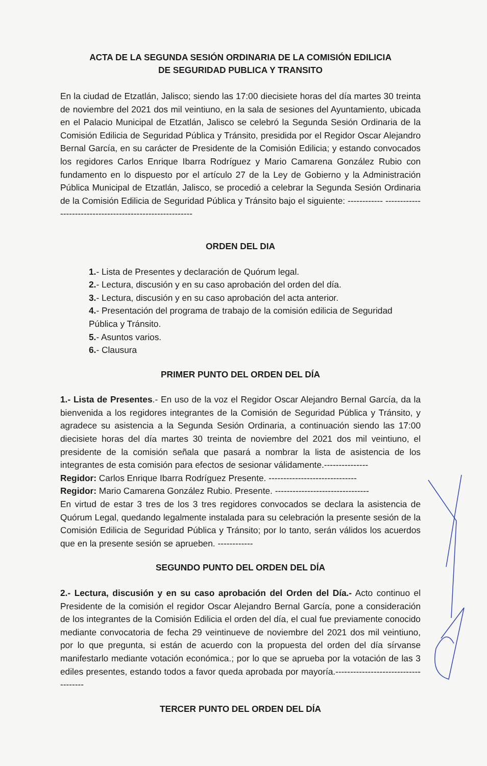ACTA DE LA SEGUNDA SESIÓN ORDINARIA DE LA COMISIÓN EDILICIA
DE SEGURIDAD PUBLICA Y TRANSITO
En la ciudad de Etzatlán, Jalisco; siendo las 17:00 diecisiete horas del día martes 30 treinta de noviembre del 2021 dos mil veintiuno, en la sala de sesiones del Ayuntamiento, ubicada en el Palacio Municipal de Etzatlán, Jalisco se celebró la Segunda Sesión Ordinaria de la Comisión Edilicia de Seguridad Pública y Tránsito, presidida por el Regidor Oscar Alejandro Bernal García, en su carácter de Presidente de la Comisión Edilicia; y estando convocados los regidores Carlos Enrique Ibarra Rodríguez y Mario Camarena González Rubio con fundamento en lo dispuesto por el artículo 27 de la Ley de Gobierno y la Administración Pública Municipal de Etzatlán, Jalisco, se procedió a celebrar la Segunda Sesión Ordinaria de la Comisión Edilicia de Seguridad Pública y Tránsito bajo el siguiente: ------------ ---------------------------------------------------------
ORDEN DEL DIA
1.- Lista de Presentes y declaración de Quórum legal.
2.- Lectura, discusión y en su caso aprobación del orden del día.
3.- Lectura, discusión y en su caso aprobación del acta anterior.
4.- Presentación del programa de trabajo de la comisión edilicia de Seguridad Pública y Tránsito.
5.- Asuntos varios.
6.- Clausura
PRIMER PUNTO DEL ORDEN DEL DÍA
1.- Lista de Presentes.- En uso de la voz el Regidor Oscar Alejandro Bernal García, da la bienvenida a los regidores integrantes de la Comisión de Seguridad Pública y Tránsito, y agradece su asistencia a la Segunda Sesión Ordinaria, a continuación siendo las 17:00 diecisiete horas del día martes 30 treinta de noviembre del 2021 dos mil veintiuno, el presidente de la comisión señala que pasará a nombrar la lista de asistencia de los integrantes de esta comisión para efectos de sesionar válidamente.---------------
Regidor: Carlos Enrique Ibarra Rodríguez Presente. ------------------------------
Regidor: Mario Camarena González Rubio. Presente. --------------------------------
En virtud de estar 3 tres de los 3 tres regidores convocados se declara la asistencia de Quórum Legal, quedando legalmente instalada para su celebración la presente sesión de la Comisión Edilicia de Seguridad Pública y Tránsito; por lo tanto, serán válidos los acuerdos que en la presente sesión se aprueben. ------------
SEGUNDO PUNTO DEL ORDEN DEL DÍA
2.- Lectura, discusión y en su caso aprobación del Orden del Día.- Acto continuo el Presidente de la comisión el regidor Oscar Alejandro Bernal García, pone a consideración de los integrantes de la Comisión Edilicia el orden del día, el cual fue previamente conocido mediante convocatoria de fecha 29 veintinueve de noviembre del 2021 dos mil veintiuno, por lo que pregunta, si están de acuerdo con la propuesta del orden del día sírvanse manifestarlo mediante votación económica.; por lo que se aprueba por la votación de las 3 ediles presentes, estando todos a favor queda aprobada por mayoría.-------------------------------------
TERCER PUNTO DEL ORDEN DEL DÍA